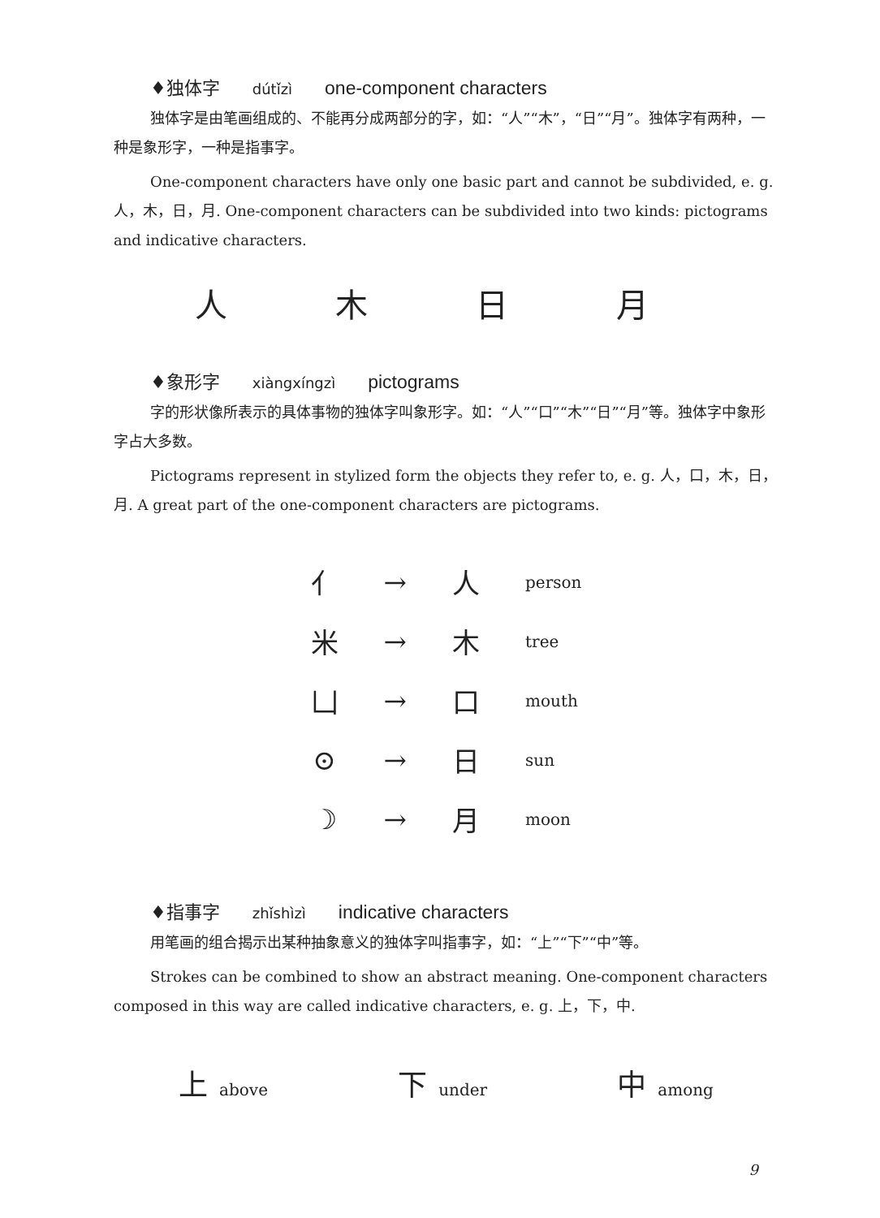♦独体字 dútǐzì one-component characters
独体字是由笔画组成的、不能再分成两部分的字，如：“人”“木”，“日”“月”。独体字有两种，一种是象形字，一种是指事字。
One-component characters have only one basic part and cannot be subdivided, e. g. 人，木，日，月. One-component characters can be subdivided into two kinds: pictograms and indicative characters.
人 木 日 月
♦象形字 xiàngxíngzì pictograms
字的形状像所表示的具体事物的独体字叫象形字。如：“人”“口”“木”“日”“月”等。独体字中象形字占大多数。
Pictograms represent in stylized form the objects they refer to, e. g. 人，口，木，日，月. A great part of the one-component characters are pictograms.
| ⺅ | → | 人 | person |
| 米 | → | 木 | tree |
| 凵 | → | 口 | mouth |
| ⊙ | → | 日 | sun |
| ☽ | → | 月 | moon |
♦指事字 zhǐshìzì indicative characters
用笔画的组合揭示出某种抽象意义的独体字叫指事字，如：“上”“下”“中”等。
Strokes can be combined to show an abstract meaning. One-component characters composed in this way are called indicative characters, e. g. 上，下，中.
上 above
下 under
中 among
9